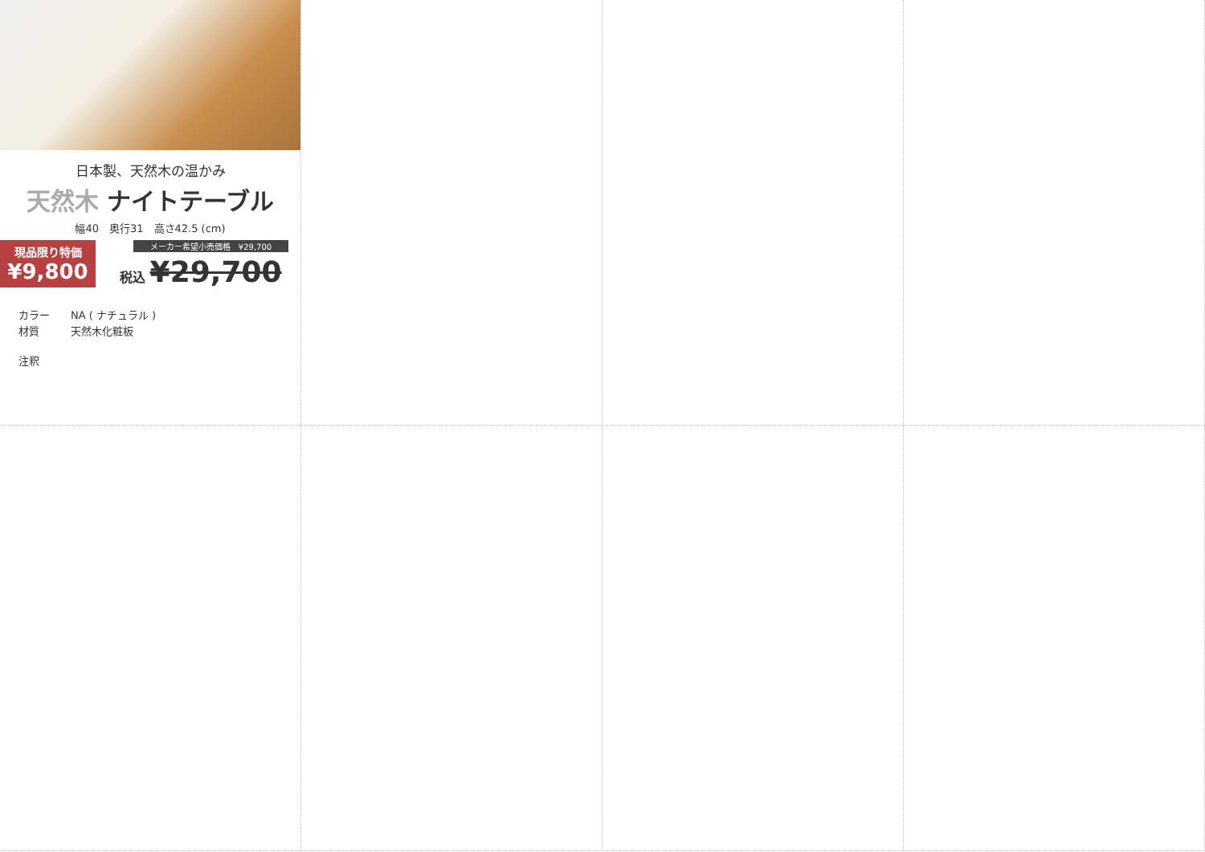日本製、天然木の温かみ
天然木 ナイトテーブル
幅40　奥行31　高さ42.5 (cm)
現品限り特価
¥9,800
メーカー希望小売価格　¥29,700
税込 ¥29,700
カラー NA ( ナチュラル )
材質 天然木化粧板
注釈